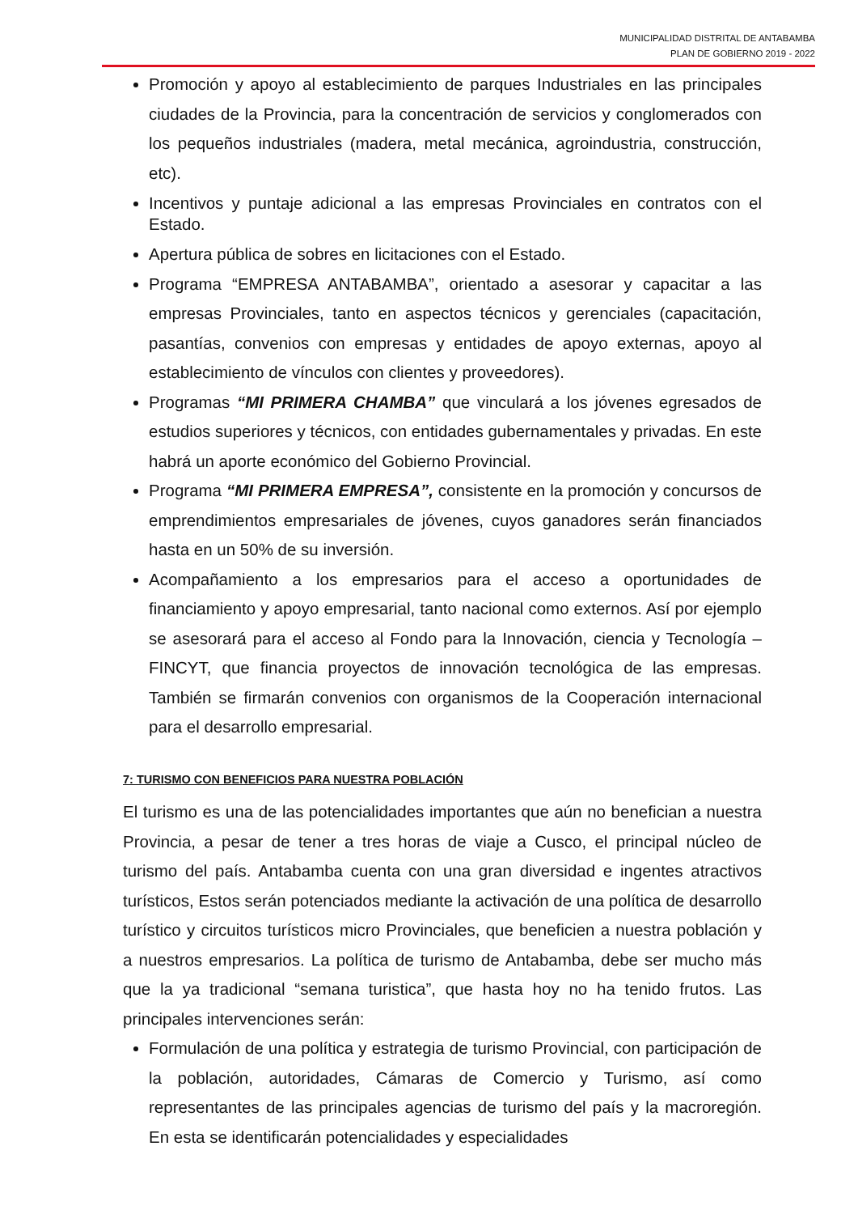MUNICIPALIDAD DISTRITAL DE ANTABAMBA
PLAN DE GOBIERNO 2019 - 2022
Promoción y apoyo al establecimiento de parques Industriales en las principales ciudades de la Provincia, para la concentración de servicios y conglomerados con los pequeños industriales (madera, metal mecánica, agroindustria, construcción, etc).
Incentivos y puntaje adicional a las empresas Provinciales en contratos con el Estado.
Apertura pública de sobres en licitaciones con el Estado.
Programa “EMPRESA ANTABAMBA”, orientado a asesorar y capacitar a las empresas Provinciales, tanto en aspectos técnicos y gerenciales (capacitación, pasantías, convenios con empresas y entidades de apoyo externas, apoyo al establecimiento de vínculos con clientes y proveedores).
Programas “MI PRIMERA CHAMBA” que vinculará a los jóvenes egresados de estudios superiores y técnicos, con entidades gubernamentales y privadas. En este habrá un aporte económico del Gobierno Provincial.
Programa “MI PRIMERA EMPRESA”, consistente en la promoción y concursos de emprendimientos empresariales de jóvenes, cuyos ganadores serán financiados hasta en un 50% de su inversión.
Acompañamiento a los empresarios para el acceso a oportunidades de financiamiento y apoyo empresarial, tanto nacional como externos. Así por ejemplo se asesorará para el acceso al Fondo para la Innovación, ciencia y Tecnología – FINCYT, que financia proyectos de innovación tecnológica de las empresas. También se firmarán convenios con organismos de la Cooperación internacional para el desarrollo empresarial.
7: TURISMO CON BENEFICIOS PARA NUESTRA POBLACIÓN
El turismo es una de las potencialidades importantes que aún no benefician a nuestra Provincia, a pesar de tener a tres horas de viaje a Cusco, el principal núcleo de turismo del país. Antabamba cuenta con una gran diversidad e ingentes atractivos turísticos, Estos serán potenciados mediante la activación de una política de desarrollo turístico y circuitos turísticos micro Provinciales, que beneficien a nuestra población y a nuestros empresarios. La política de turismo de Antabamba, debe ser mucho más que la ya tradicional “semana turistica”, que hasta hoy no ha tenido frutos. Las principales intervenciones serán:
Formulación de una política y estrategia de turismo Provincial, con participación de la población, autoridades, Cámaras de Comercio y Turismo, así como representantes de las principales agencias de turismo del país y la macroregión. En esta se identificarán potencialidades y especialidades